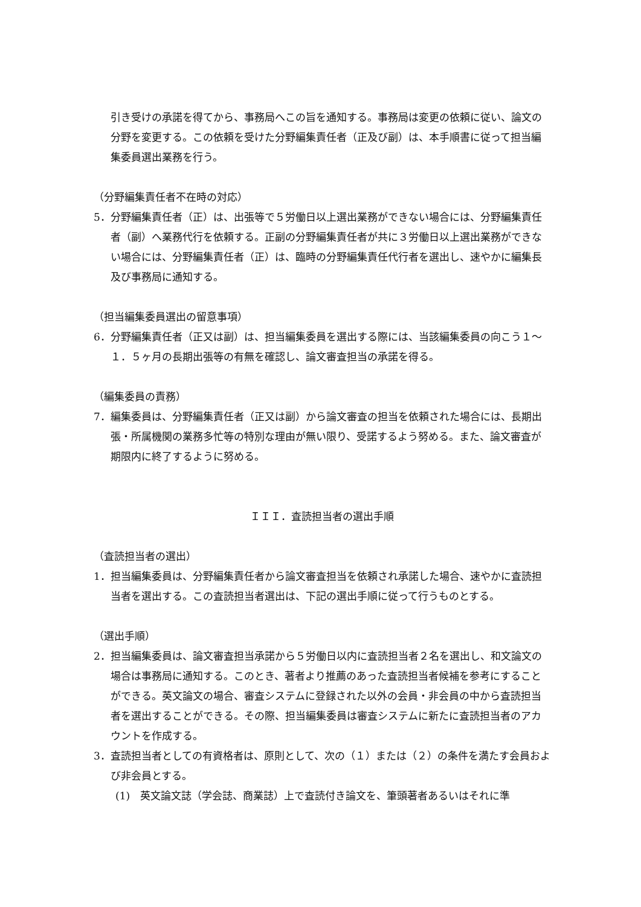引き受けの承諾を得てから、事務局へこの旨を通知する。事務局は変更の依頼に従い、論文の分野を変更する。この依頼を受けた分野編集責任者（正及び副）は、本手順書に従って担当編集委員選出業務を行う。
（分野編集責任者不在時の対応）
5．分野編集責任者（正）は、出張等で５労働日以上選出業務ができない場合には、分野編集責任者（副）へ業務代行を依頼する。正副の分野編集責任者が共に３労働日以上選出業務ができない場合には、分野編集責任者（正）は、臨時の分野編集責任代行者を選出し、速やかに編集長及び事務局に通知する。
（担当編集委員選出の留意事項）
6．分野編集責任者（正又は副）は、担当編集委員を選出する際には、当該編集委員の向こう１〜１．５ヶ月の長期出張等の有無を確認し、論文審査担当の承諾を得る。
（編集委員の責務）
7．編集委員は、分野編集責任者（正又は副）から論文審査の担当を依頼された場合には、長期出張・所属機関の業務多忙等の特別な理由が無い限り、受諾するよう努める。また、論文審査が期限内に終了するように努める。
ＩＩＩ．査読担当者の選出手順
（査読担当者の選出）
1．担当編集委員は、分野編集責任者から論文審査担当を依頼され承諾した場合、速やかに査読担当者を選出する。この査読担当者選出は、下記の選出手順に従って行うものとする。
（選出手順）
2．担当編集委員は、論文審査担当承諾から５労働日以内に査読担当者２名を選出し、和文論文の場合は事務局に通知する。このとき、著者より推薦のあった査読担当者候補を参考にすることができる。英文論文の場合、審査システムに登録された以外の会員・非会員の中から査読担当者を選出することができる。その際、担当編集委員は審査システムに新たに査読担当者のアカウントを作成する。
3．査読担当者としての有資格者は、原則として、次の（１）または（２）の条件を満たす会員および非会員とする。
(1)　英文論文誌（学会誌、商業誌）上で査読付き論文を、筆頭著者あるいはそれに準